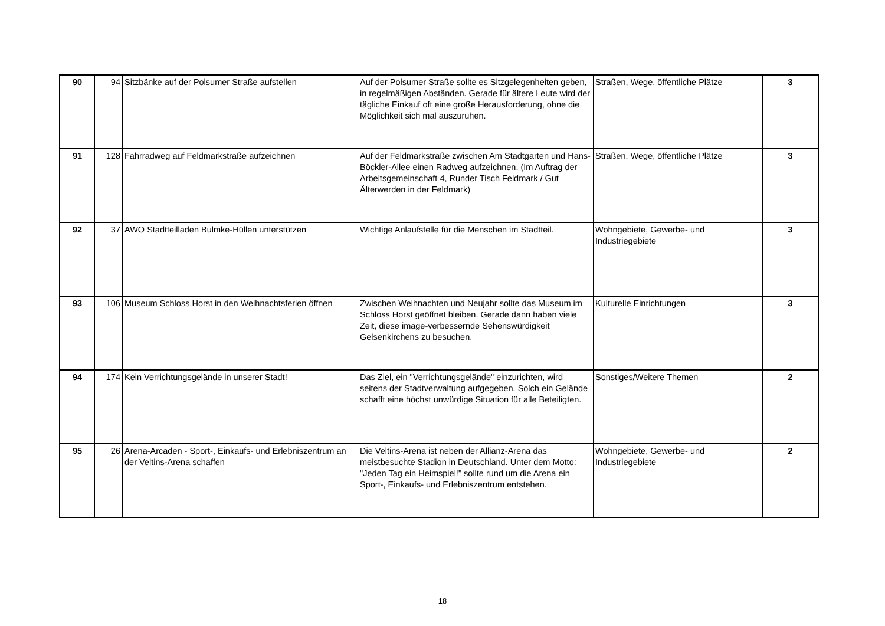| 90 | 94 | Sitzbänke auf der Polsumer Straße aufstellen | Auf der Polsumer Straße sollte es Sitzgelegenheiten geben, in regelmäßigen Abständen. Gerade für ältere Leute wird der tägliche Einkauf oft eine große Herausforderung, ohne die Möglichkeit sich mal auszuruhen. | Straßen, Wege, öffentliche Plätze | 3 |
| 91 | 128 | Fahrradweg auf Feldmarkstraße aufzeichnen | Auf der Feldmarkstraße zwischen Am Stadtgarten und Hans-Böckler-Allee einen Radweg aufzeichnen. (Im Auftrag der Arbeitsgemeinschaft 4, Runder Tisch Feldmark / Gut Älterwerden in der Feldmark) | Straßen, Wege, öffentliche Plätze | 3 |
| 92 | 37 | AWO Stadtteilladen Bulmke-Hüllen unterstützen | Wichtige Anlaufstelle für die Menschen im Stadtteil. | Wohngebiete, Gewerbe- und Industriegebiete | 3 |
| 93 | 106 | Museum Schloss Horst in den Weihnachtsferien öffnen | Zwischen Weihnachten und Neujahr sollte das Museum im Schloss Horst geöffnet bleiben. Gerade dann haben viele Zeit, diese image-verbessernde Sehenswürdigkeit Gelsenkirchens zu besuchen. | Kulturelle Einrichtungen | 3 |
| 94 | 174 | Kein Verrichtungsgelände in unserer Stadt! | Das Ziel, ein "Verrichtungsgelände" einzurichten, wird seitens der Stadtverwaltung aufgegeben. Solch ein Gelände schafft eine höchst unwürdige Situation für alle Beteiligten. | Sonstiges/Weitere Themen | 2 |
| 95 | 26 | Arena-Arcaden - Sport-, Einkaufs- und Erlebniszentrum an der Veltins-Arena schaffen | Die Veltins-Arena ist neben der Allianz-Arena das meistbesuchte Stadion in Deutschland. Unter dem Motto: "Jeden Tag ein Heimspiel!" sollte rund um die Arena ein Sport-, Einkaufs- und Erlebniszentrum entstehen. | Wohngebiete, Gewerbe- und Industriegebiete | 2 |
18